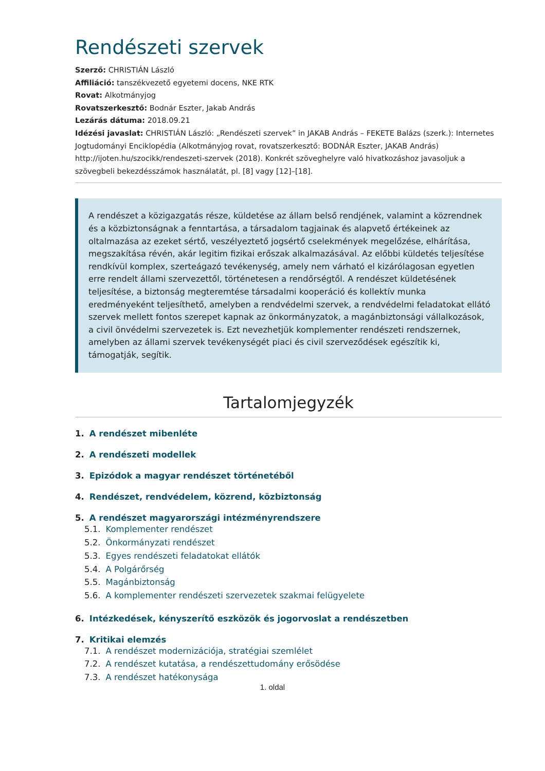Rendészeti szervek
Szerző: CHRISTIÁN László
Affiliáció: tanszékvezető egyetemi docens, NKE RTK
Rovat: Alkotmányjog
Rovatszerkesztő: Bodnár Eszter, Jakab András
Lezárás dátuma: 2018.09.21
Idézési javaslat: CHRISTIÁN László: „Rendészeti szervek” in JAKAB András – FEKETE Balázs (szerk.): Internetes Jogtudományi Enciklopédia (Alkotmányjog rovat, rovatszerkesztő: BODNÁR Eszter, JAKAB András) http://ijoten.hu/szocikk/rendeszeti-szervek (2018). Konkrét szöveghelyre való hivatkozáshoz javasoljuk a szövegbeli bekezdésszámok használatát, pl. [8] vagy [12]–[18].
A rendészet a közigazgatás része, küldetése az állam belső rendjének, valamint a közrendnek és a közbiztonságnak a fenntartása, a társadalom tagjainak és alapvető értékeinek az oltalmazása az ezeket sértő, veszélyeztető jogsértő cselekmények megelőzése, elhárítása, megszakítása révén, akár legitim fizikai erőszak alkalmazásával. Az előbbi küldetés teljesítése rendkívül komplex, szerteágazó tevékenység, amely nem várható el kizárólagosan egyetlen erre rendelt állami szervezettől, történetesen a rendőrségtől. A rendészet küldetésének teljesítése, a biztonság megteremtése társadalmi kooperáció és kollektív munka eredményeként teljesíthető, amelyben a rendvédelmi szervek, a rendvédelmi feladatokat ellátó szervek mellett fontos szerepet kapnak az önkormányzatok, a magánbiztonsági vállalkozások, a civil önvédelmi szervezetek is. Ezt nevezhetjük komplementer rendészeti rendszernek, amelyben az állami szervek tevékenységét piaci és civil szerveződések egészítik ki, támogatják, segítik.
Tartalomjegyzék
1. A rendészet mibenléte
2. A rendészeti modellek
3. Epizódok a magyar rendészet történetéből
4. Rendészet, rendvédelem, közrend, közbiztonság
5. A rendészet magyarországi intézményrendszere
5.1. Komplementer rendészet
5.2. Önkormányzati rendészet
5.3. Egyes rendészeti feladatokat ellátók
5.4. A Polgárőrség
5.5. Magánbiztonság
5.6. A komplementer rendészeti szervezetek szakmai felügyelete
6. Intézkedések, kényszerítő eszközök és jogorvoslat a rendészetben
7. Kritikai elemzés
7.1. A rendészet modernizációja, stratégiai szemlélet
7.2. A rendészet kutatása, a rendészettudomány erősödése
7.3. A rendészet hatékonysága
1. oldal